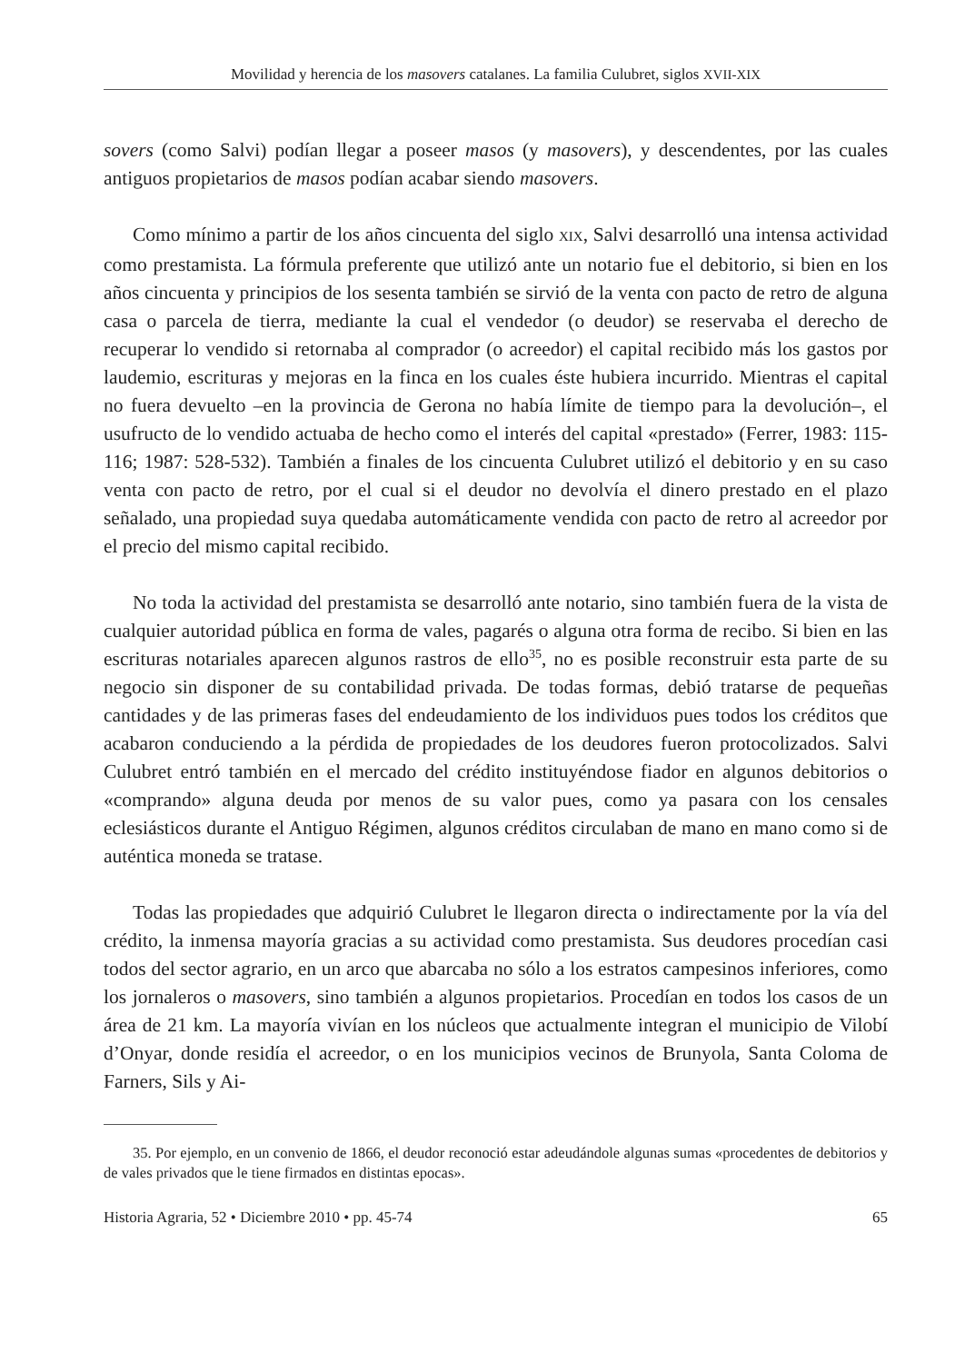Movilidad y herencia de los masovers catalanes. La familia Culubret, siglos XVII-XIX
sovers (como Salvi) podían llegar a poseer masos (y masovers), y descendentes, por las cuales antiguos propietarios de masos podían acabar siendo masovers.
Como mínimo a partir de los años cincuenta del siglo XIX, Salvi desarrolló una intensa actividad como prestamista. La fórmula preferente que utilizó ante un notario fue el debitorio, si bien en los años cincuenta y principios de los sesenta también se sirvió de la venta con pacto de retro de alguna casa o parcela de tierra, mediante la cual el vendedor (o deudor) se reservaba el derecho de recuperar lo vendido si retornaba al comprador (o acreedor) el capital recibido más los gastos por laudemio, escrituras y mejoras en la finca en los cuales éste hubiera incurrido. Mientras el capital no fuera devuelto –en la provincia de Gerona no había límite de tiempo para la devolución–, el usufructo de lo vendido actuaba de hecho como el interés del capital «prestado» (Ferrer, 1983: 115-116; 1987: 528-532). También a finales de los cincuenta Culubret utilizó el debitorio y en su caso venta con pacto de retro, por el cual si el deudor no devolvía el dinero prestado en el plazo señalado, una propiedad suya quedaba automáticamente vendida con pacto de retro al acreedor por el precio del mismo capital recibido.
No toda la actividad del prestamista se desarrolló ante notario, sino también fuera de la vista de cualquier autoridad pública en forma de vales, pagarés o alguna otra forma de recibo. Si bien en las escrituras notariales aparecen algunos rastros de ello<sup>35</sup>, no es posible reconstruir esta parte de su negocio sin disponer de su contabilidad privada. De todas formas, debió tratarse de pequeñas cantidades y de las primeras fases del endeudamiento de los individuos pues todos los créditos que acabaron conduciendo a la pérdida de propiedades de los deudores fueron protocolizados. Salvi Culubret entró también en el mercado del crédito instituyéndose fiador en algunos debitorios o «comprando» alguna deuda por menos de su valor pues, como ya pasara con los censales eclesiásticos durante el Antiguo Régimen, algunos créditos circulaban de mano en mano como si de auténtica moneda se tratase.
Todas las propiedades que adquirió Culubret le llegaron directa o indirectamente por la vía del crédito, la inmensa mayoría gracias a su actividad como prestamista. Sus deudores procedían casi todos del sector agrario, en un arco que abarcaba no sólo a los estratos campesinos inferiores, como los jornaleros o masovers, sino también a algunos propietarios. Procedían en todos los casos de un área de 21 km. La mayoría vivían en los núcleos que actualmente integran el municipio de Vilobí d’Onyar, donde residía el acreedor, o en los municipios vecinos de Brunyola, Santa Coloma de Farners, Sils y Ai-
35. Por ejemplo, en un convenio de 1866, el deudor reconoció estar adeudándole algunas sumas «procedentes de debitorios y de vales privados que le tiene firmados en distintas epocas».
Historia Agraria, 52 • Diciembre 2010 • pp. 45-74 65